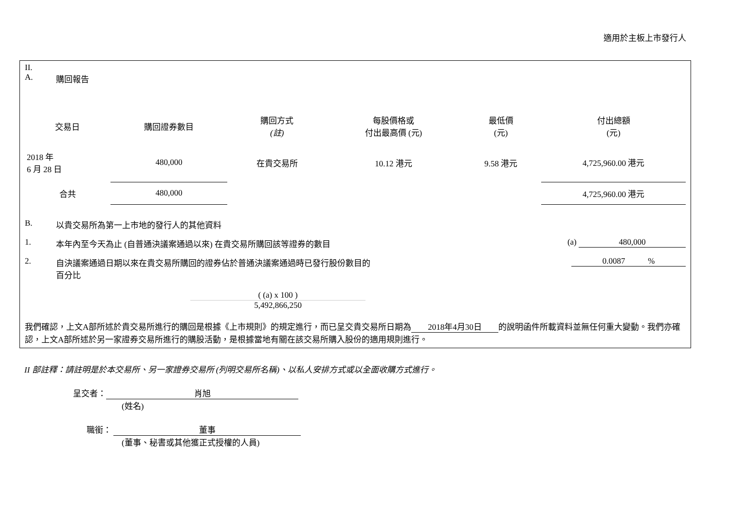適用於主板上市發行人
II.
A. 購回報告
| 交易日 | 購回證券數目 | 購回方式 (註) | 每股價格或 付出最高價 (元) | 最低價 (元) | 付出總額 (元) |
| --- | --- | --- | --- | --- | --- |
| 2018 年 6 月 28 日 | 480,000 | 在貴交易所 | 10.12 港元 | 9.58 港元 | 4,725,960.00 港元 |
| 合共 | 480,000 | | | | 4,725,960.00 港元 |
B. 以貴交易所為第一上市地的發行人的其他資料
1. 本年內至今天為止 (自普通決議案通過以來) 在貴交易所購回該等證券的數目 (a) 480,000
2. 自決議案通過日期以來在貴交易所購回的證券佔於普通決議案通過時已發行股份數目的
百分比 0.0087 %
( (a) x 100 )
5,492,866,250
我們確認，上文A部所述於貴交易所進行的購回是根據《上市規則》的規定進行，而已呈交貴交易所日期為 2018年4月30日 的說明函件所載資料並無任何重大變動。我們亦確認，上文A部所述於另一家證券交易所進行的購股活動，是根據當地有關在該交易所購入股份的適用規則進行。
II 部註釋：請註明是於本交易所、另一家證券交易所 (列明交易所名稱)、以私人安排方式或以全面收購方式進行。
呈交者： 肖旭
(姓名)
職銜： 董事
(董事、秘書或其他獲正式授權的人員)